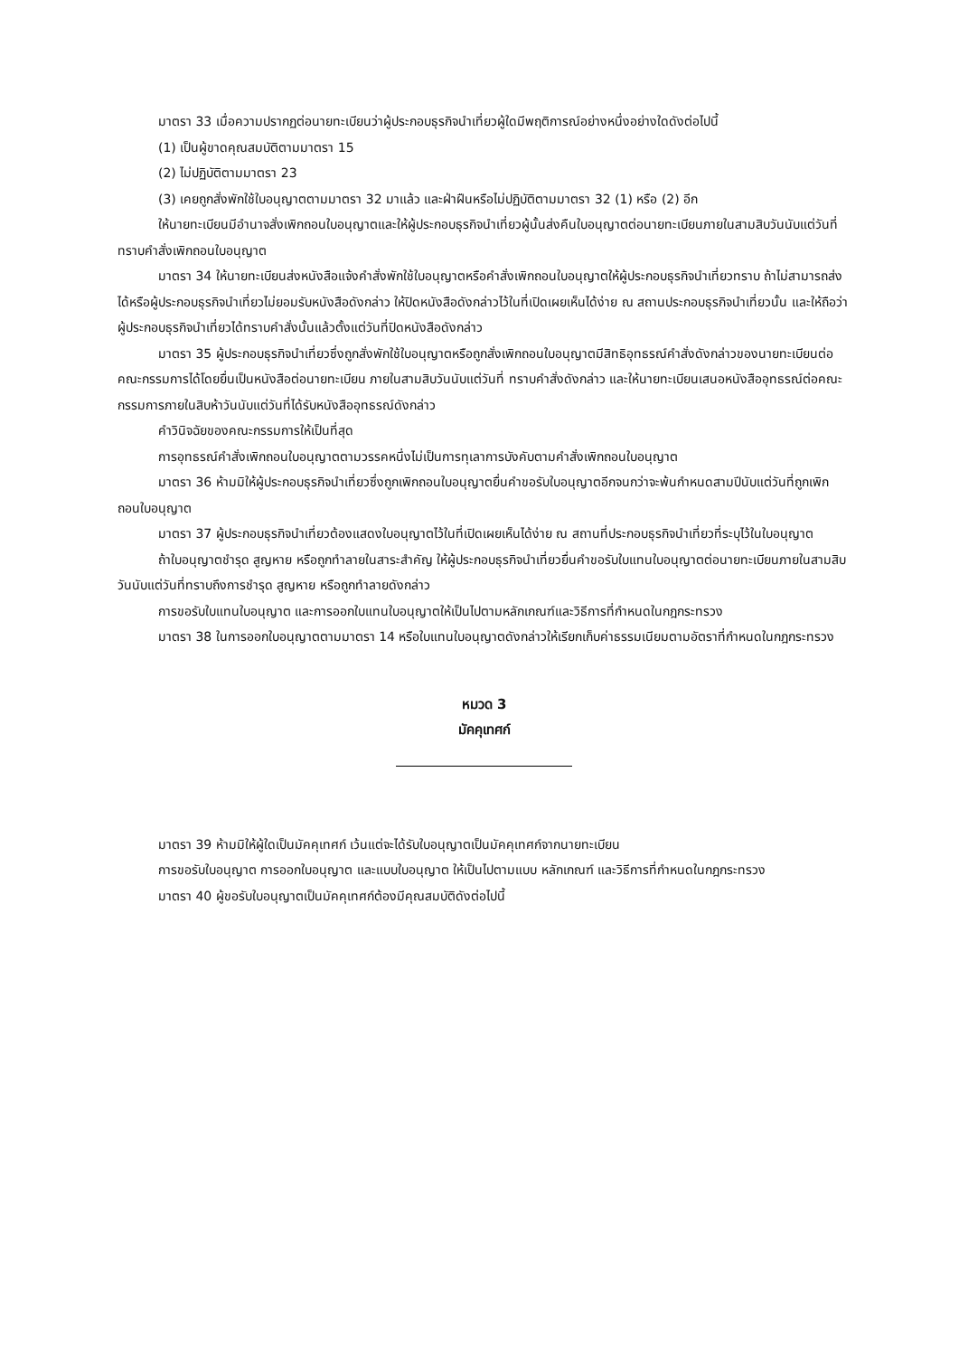มาตรา 33 เมื่อความปรากฏต่อนายทะเบียนว่าผู้ประกอบธุรกิจนำเที่ยวผู้ใดมีพฤติการณ์อย่างหนึ่งอย่างใดดังต่อไปนี้
(1) เป็นผู้ขาดคุณสมบัติตามมาตรา 15
(2) ไม่ปฏิบัติตามมาตรา 23
(3) เคยถูกสั่งพักใช้ใบอนุญาตตามมาตรา 32 มาแล้ว และฝ่าฝืนหรือไม่ปฏิบัติตามมาตรา 32 (1) หรือ (2) อีก
ให้นายทะเบียนมีอำนาจสั่งเพิกถอนใบอนุญาตและให้ผู้ประกอบธุรกิจนำเที่ยวผู้นั้นส่งคืนใบอนุญาตต่อนายทะเบียนภายในสามสิบวันนับแต่วันที่ทราบคำสั่งเพิกถอนใบอนุญาต
มาตรา 34 ให้นายทะเบียนส่งหนังสือแจ้งคำสั่งพักใช้ใบอนุญาตหรือคำสั่งเพิกถอนใบอนุญาตให้ผู้ประกอบธุรกิจนำเที่ยวทราบ ถ้าไม่สามารถส่งได้หรือผู้ประกอบธุรกิจนำเที่ยวไม่ยอมรับหนังสือดังกล่าว ให้ปิดหนังสือดังกล่าวไว้ในที่เปิดเผยเห็นได้ง่าย ณ สถานประกอบธุรกิจนำเที่ยวนั้น และให้ถือว่าผู้ประกอบธุรกิจนำเที่ยวได้ทราบคำสั่งนั้นแล้วตั้งแต่วันที่ปิดหนังสือดังกล่าว
มาตรา 35 ผู้ประกอบธุรกิจนำเที่ยวซึ่งถูกสั่งพักใช้ใบอนุญาตหรือถูกสั่งเพิกถอนใบอนุญาตมีสิทธิอุทธรณ์คำสั่งดังกล่าวของนายทะเบียนต่อคณะกรรมการได้โดยยื่นเป็นหนังสือต่อนายทะเบียน ภายในสามสิบวันนับแต่วันที่ ทราบคำสั่งดังกล่าว และให้นายทะเบียนเสนอหนังสืออุทธรณ์ต่อคณะกรรมการภายในสิบห้าวันนับแต่วันที่ได้รับหนังสืออุทธรณ์ดังกล่าว
คำวินิจฉัยของคณะกรรมการให้เป็นที่สุด
การอุทธรณ์คำสั่งเพิกถอนใบอนุญาตตามวรรคหนึ่งไม่เป็นการทุเลาการบังคับตามคำสั่งเพิกถอนใบอนุญาต
มาตรา 36 ห้ามมิให้ผู้ประกอบธุรกิจนำเที่ยวซึ่งถูกเพิกถอนใบอนุญาตยื่นคำขอรับใบอนุญาตอีกจนกว่าจะพ้นกำหนดสามปีนับแต่วันที่ถูกเพิกถอนใบอนุญาต
มาตรา 37 ผู้ประกอบธุรกิจนำเที่ยวต้องแสดงใบอนุญาตไว้ในที่เปิดเผยเห็นได้ง่าย ณ สถานที่ประกอบธุรกิจนำเที่ยวที่ระบุไว้ในใบอนุญาต
ถ้าใบอนุญาตชำรุด สูญหาย หรือถูกทำลายในสาระสำคัญ ให้ผู้ประกอบธุรกิจนำเที่ยวยื่นคำขอรับใบแทนใบอนุญาตต่อนายทะเบียนภายในสามสิบวันนับแต่วันที่ทราบถึงการชำรุด สูญหาย หรือถูกทำลายดังกล่าว
การขอรับใบแทนใบอนุญาต และการออกใบแทนใบอนุญาตให้เป็นไปตามหลักเกณฑ์และวิธีการที่กำหนดในกฎกระทรวง
มาตรา 38 ในการออกใบอนุญาตตามมาตรา 14 หรือใบแทนใบอนุญาตดังกล่าวให้เรียกเก็บค่าธรรมเนียมตามอัตราที่กำหนดในกฎกระทรวง
หมวด 3
มัคคุเทศก์
มาตรา 39 ห้ามมิให้ผู้ใดเป็นมัคคุเทศก์ เว้นแต่จะได้รับใบอนุญาตเป็นมัคคุเทศก์จากนายทะเบียน
การขอรับใบอนุญาต การออกใบอนุญาต และแบบใบอนุญาต ให้เป็นไปตามแบบ หลักเกณฑ์ และวิธีการที่กำหนดในกฎกระทรวง
มาตรา 40 ผู้ขอรับใบอนุญาตเป็นมัคคุเทศก์ต้องมีคุณสมบัติดังต่อไปนี้